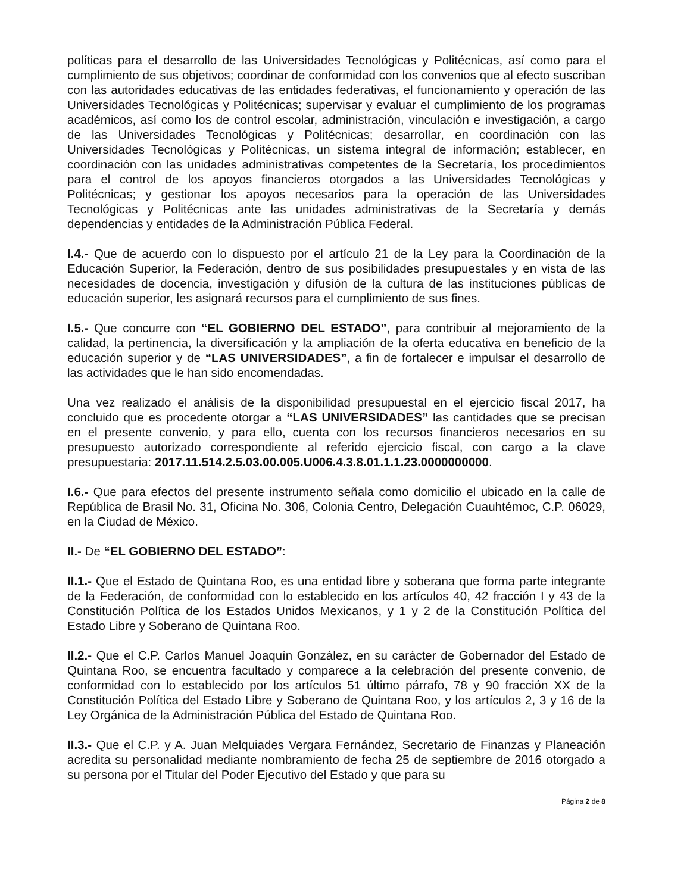políticas para el desarrollo de las Universidades Tecnológicas y Politécnicas, así como para el cumplimiento de sus objetivos; coordinar de conformidad con los convenios que al efecto suscriban con las autoridades educativas de las entidades federativas, el funcionamiento y operación de las Universidades Tecnológicas y Politécnicas; supervisar y evaluar el cumplimiento de los programas académicos, así como los de control escolar, administración, vinculación e investigación, a cargo de las Universidades Tecnológicas y Politécnicas; desarrollar, en coordinación con las Universidades Tecnológicas y Politécnicas, un sistema integral de información; establecer, en coordinación con las unidades administrativas competentes de la Secretaría, los procedimientos para el control de los apoyos financieros otorgados a las Universidades Tecnológicas y Politécnicas; y gestionar los apoyos necesarios para la operación de las Universidades Tecnológicas y Politécnicas ante las unidades administrativas de la Secretaría y demás dependencias y entidades de la Administración Pública Federal.
I.4.- Que de acuerdo con lo dispuesto por el artículo 21 de la Ley para la Coordinación de la Educación Superior, la Federación, dentro de sus posibilidades presupuestales y en vista de las necesidades de docencia, investigación y difusión de la cultura de las instituciones públicas de educación superior, les asignará recursos para el cumplimiento de sus fines.
I.5.- Que concurre con “EL GOBIERNO DEL ESTADO”, para contribuir al mejoramiento de la calidad, la pertinencia, la diversificación y la ampliación de la oferta educativa en beneficio de la educación superior y de “LAS UNIVERSIDADES”, a fin de fortalecer e impulsar el desarrollo de las actividades que le han sido encomendadas.
Una vez realizado el análisis de la disponibilidad presupuestal en el ejercicio fiscal 2017, ha concluido que es procedente otorgar a “LAS UNIVERSIDADES” las cantidades que se precisan en el presente convenio, y para ello, cuenta con los recursos financieros necesarios en su presupuesto autorizado correspondiente al referido ejercicio fiscal, con cargo a la clave presupuestaria: 2017.11.514.2.5.03.00.005.U006.4.3.8.01.1.1.23.0000000000.
I.6.- Que para efectos del presente instrumento señala como domicilio el ubicado en la calle de República de Brasil No. 31, Oficina No. 306, Colonia Centro, Delegación Cuauhtémoc, C.P. 06029, en la Ciudad de México.
II.- De “EL GOBIERNO DEL ESTADO”:
II.1.- Que el Estado de Quintana Roo, es una entidad libre y soberana que forma parte integrante de la Federación, de conformidad con lo establecido en los artículos 40, 42 fracción I y 43 de la Constitución Política de los Estados Unidos Mexicanos, y 1 y 2 de la Constitución Política del Estado Libre y Soberano de Quintana Roo.
II.2.- Que el C.P. Carlos Manuel Joaquín González, en su carácter de Gobernador del Estado de Quintana Roo, se encuentra facultado y comparece a la celebración del presente convenio, de conformidad con lo establecido por los artículos 51 último párrafo, 78 y 90 fracción XX de la Constitución Política del Estado Libre y Soberano de Quintana Roo, y los artículos 2, 3 y 16 de la Ley Orgánica de la Administración Pública del Estado de Quintana Roo.
II.3.- Que el C.P. y A. Juan Melquiades Vergara Fernández, Secretario de Finanzas y Planeación acredita su personalidad mediante nombramiento de fecha 25 de septiembre de 2016 otorgado a su persona por el Titular del Poder Ejecutivo del Estado y que para su
Página 2 de 8